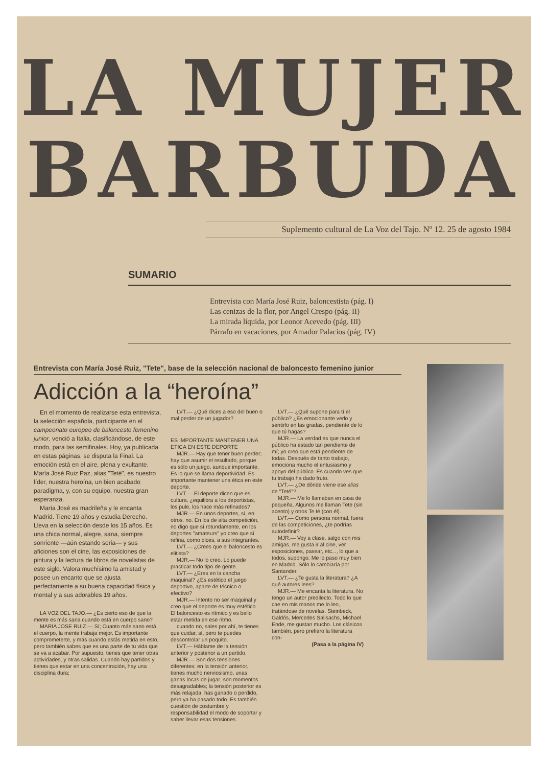LA MUJER
BARBUDA
Suplemento cultural de La Voz del Tajo. Nº 12. 25 de agosto 1984
SUMARIO
Entrevista con María José Ruiz, baloncestista (pág. I)
Las cenizas de la flor, por Angel Crespo (pág. II)
La mirada líquida, por Leonor Acevedo (pág. III)
Párrafo en vacaciones, por Amador Palacios (pág. IV)
Entrevista con María José Ruiz, "Tete", base de la selección nacional de baloncesto femenino junior
Adicción a la “heroína”
En el momento de realizarse esta entrevista, la selección española, participante en el campeonato europeo de baloncesto femenino junior, venció a Italia, clasificándose, de este modo, para las semifinales. Hoy, ya publicada en estas páginas, se disputa la Final. La emoción está en el aire, plena y exultante. María José Ruiz Paz, alias "Teté", es nuestro líder, nuestra heroína, un bien acabado paradigma, y, con su equipo, nuestra gran esperanza.
María José es madrileña y le encanta Madrid. Tiene 19 años y estudia Derecho. Lleva en la selección desde los 15 años. Es una chica normal, alegre, sana, siempre sonriente —aún estando seria— y sus aficiones son el cine, las exposiciones de pintura y la lectura de libros de novelistas de este siglo. Valora muchísimo la amistad y posee un encanto que se ajusta perfectamente a su buena capacidad física y mental y a sus adorables 19 años.
LA VOZ DEL TAJO.— ¿Es cierto eso de que la mente es más sana cuando está en cuerpo sano?
MARIA JOSE RUIZ.— Sí; Cuanto más sano está el cuerpo, la mente trabaja mejor. Es importante comprometerte, y más cuando estás metida en esto, pero también sabes que es una parte de tu vida que se va a acabar. Por supuesto, tienes que tener otras actividades, y otras salidas. Cuando hay partidos y tienes que estar en una concentración, hay una disciplina dura;
LVT.— ¿Qué dices a eso del buen o mal perder de un jugador?
ES IMPORTANTE MANTENER UNA ETICA EN ESTE DEPORTE
MJR.— Hay que tener buen perder; hay que asumir el resultado, porque es sólo un juego, aunque importante. Es lo que se llama deportividad. Es importante mantener una ética en este deporte.
LVT.— El deporte dicen que es cultura, ¿equilibra a los deportistas, los pule, los hace más refinados?
MJR.— En unos deportes, sí, en otros, no. En los de alta competición, no digo que sí rotundamente, en los deportes "amateurs" yo creo que sí refina, como dices, a sus integrantes.
LVT.— ¿Crees que el baloncesto es elitista?
MJR.— No lo creo. Lo puede practicar todo tipo de gente.
LVT.— ¿Eres en la cancha maquinal? ¿Es estético el juego deportivo, aparte de técnico o efectivo?
MJR.— Intento no ser maquinal y creo que el deporte es muy estético. El baloncesto es rítmico y es bello estar metida en ese ritmo.
cuando no, sales por ahí, te tienes que cuidar, sí, pero te puedes descontrolar un poquito.
LVT.— Háblame de la tensión anterior y posterior a un partido.
MJR.— Son dos tensiones diferentes; en la tensión anterior, tienes mucho nerviosismo, unas ganas locas de jugar; son momentos desagradables; la tensión posterior es más relajada, has ganado o perdido, pero ya ha pasado todo. Es también cuestión de costumbre y responsabilidad el modo de soportar y saber llevar esas tensiones.
LVT.— ¿Qué supone para tí el público? ¿Es emocionante verlo y sentirlo en las gradas, pendiente de lo que tú hagas?
MJR.— La verdad es que nunca el público ha estado tan pendiente de mí; yo creo que está pendiente de todas. Después de tanto trabajo, emociona mucho el entusiasmo y apoyo del público. Es cuando ves que tu trabajo ha dado fruto.
LVT.— ¿De dónde viene ese alias de "Teté"?
MJR.— Me lo llamaban en casa de pequeña. Algunos me llaman Tete (sin acento) y otros Te té (con él).
LVT.— Como persona normal, fuera de las competiciones, ¿te podrías autodefinir?
MJR.— Voy a clase, salgo con mis amigas, me gusta ir al cine, ver exposiciones, pasear, etc..., lo que a todos, supongo. Me lo paso muy bien en Madrid. Sólo lo cambiaría por Santander.
LVT.— ¿Te gusta la literatura? ¿A qué autores lees?
MJR.— Me encanta la literatura. No tengo un autor predilecto. Todo lo que cae en mis manos me lo leo, tratándose de novelas. Steinbeck, Galdós, Mercedes Salisachs, Michael Ende, me gustan mucho. Los clásicos también, pero prefiero la literatura con-
(Pasa a la página IV)